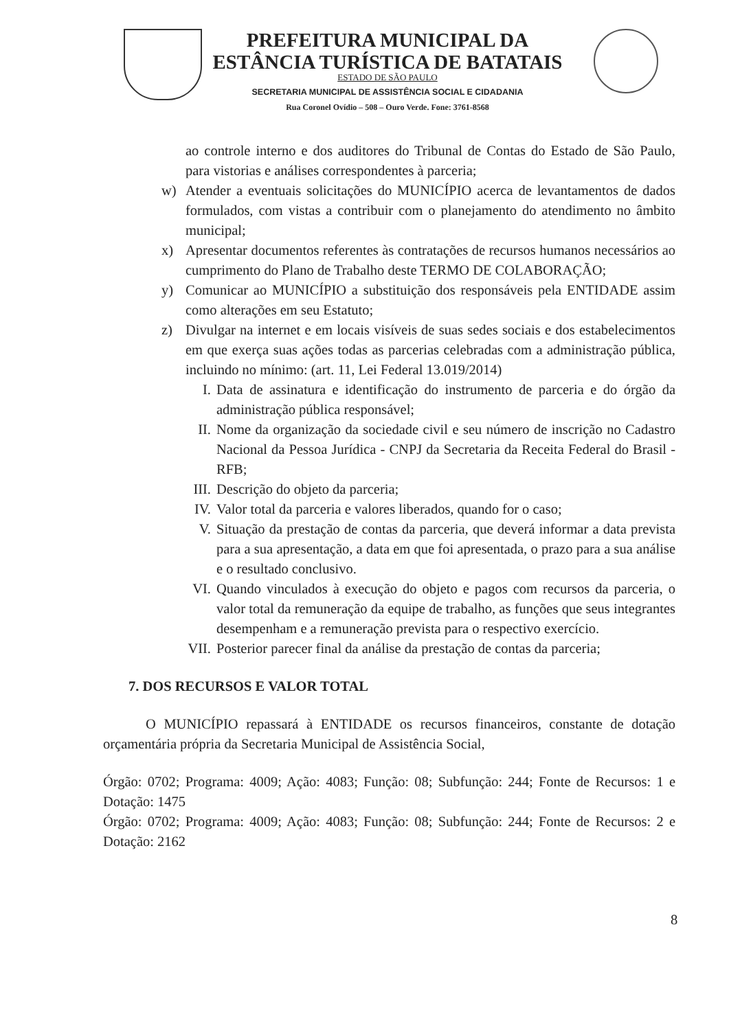PREFEITURA MUNICIPAL DA
ESTÂNCIA TURÍSTICA DE BATATAIS
ESTADO DE SÃO PAULO
SECRETARIA MUNICIPAL DE ASSISTÊNCIA SOCIAL E CIDADANIA
Rua Coronel Ovídio – 508 – Ouro Verde. Fone: 3761-8568
ao controle interno e dos auditores do Tribunal de Contas do Estado de São Paulo, para vistorias e análises correspondentes à parceria;
w) Atender a eventuais solicitações do MUNICÍPIO acerca de levantamentos de dados formulados, com vistas a contribuir com o planejamento do atendimento no âmbito municipal;
x) Apresentar documentos referentes às contratações de recursos humanos necessários ao cumprimento do Plano de Trabalho deste TERMO DE COLABORAÇÃO;
y) Comunicar ao MUNICÍPIO a substituição dos responsáveis pela ENTIDADE assim como alterações em seu Estatuto;
z) Divulgar na internet e em locais visíveis de suas sedes sociais e dos estabelecimentos em que exerça suas ações todas as parcerias celebradas com a administração pública, incluindo no mínimo: (art. 11, Lei Federal 13.019/2014)
I. Data de assinatura e identificação do instrumento de parceria e do órgão da administração pública responsável;
II. Nome da organização da sociedade civil e seu número de inscrição no Cadastro Nacional da Pessoa Jurídica - CNPJ da Secretaria da Receita Federal do Brasil - RFB;
III. Descrição do objeto da parceria;
IV. Valor total da parceria e valores liberados, quando for o caso;
V. Situação da prestação de contas da parceria, que deverá informar a data prevista para a sua apresentação, a data em que foi apresentada, o prazo para a sua análise e o resultado conclusivo.
VI. Quando vinculados à execução do objeto e pagos com recursos da parceria, o valor total da remuneração da equipe de trabalho, as funções que seus integrantes desempenham e a remuneração prevista para o respectivo exercício.
VII. Posterior parecer final da análise da prestação de contas da parceria;
7. DOS RECURSOS E VALOR TOTAL
O MUNICÍPIO repassará à ENTIDADE os recursos financeiros, constante de dotação orçamentária própria da Secretaria Municipal de Assistência Social,
Órgão: 0702; Programa: 4009; Ação: 4083; Função: 08; Subfunção: 244; Fonte de Recursos: 1 e Dotação: 1475
Órgão: 0702; Programa: 4009; Ação: 4083; Função: 08; Subfunção: 244; Fonte de Recursos: 2 e Dotação: 2162
8